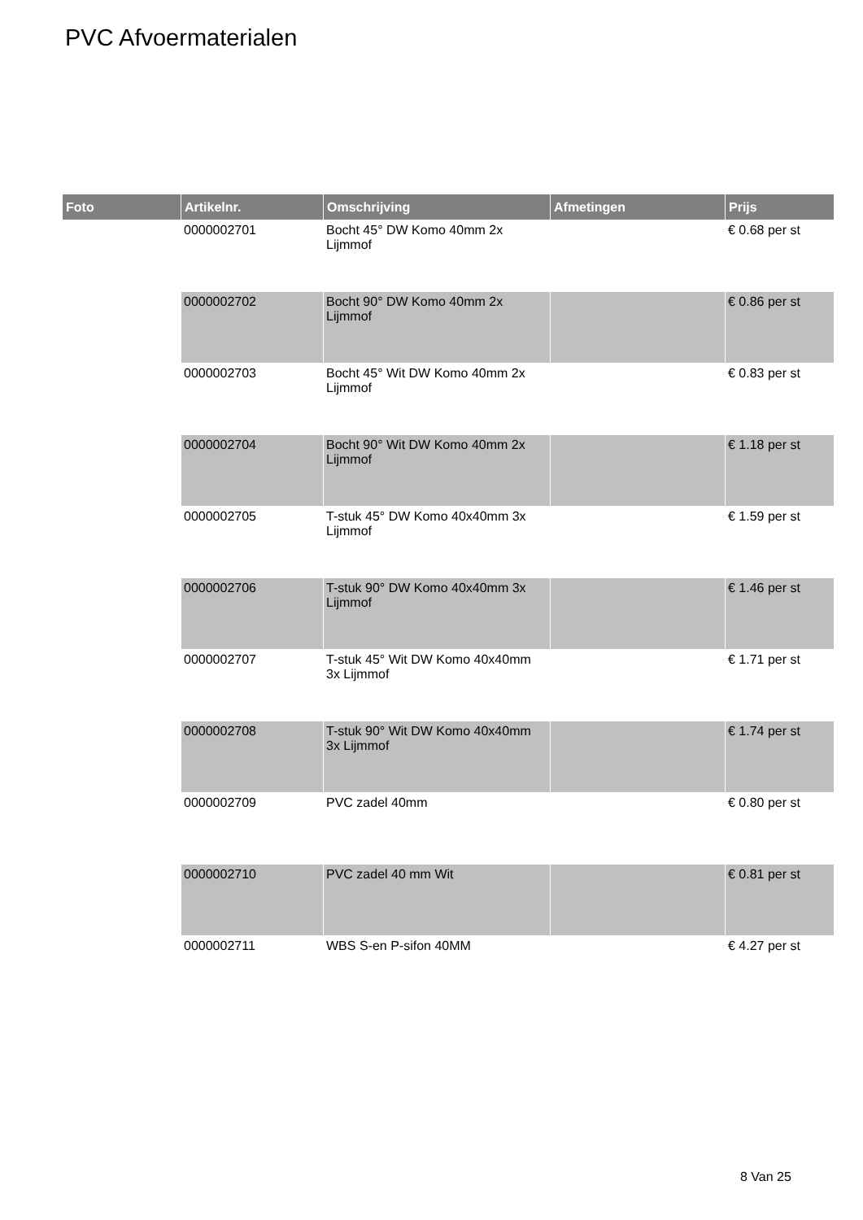PVC Afvoermaterialen
| Foto | Artikelnr. | Omschrijving | Afmetingen | Prijs |
| --- | --- | --- | --- | --- |
| | 0000002701 | Bocht 45° DW Komo 40mm 2x Lijmmof | | € 0.68 per st |
| | 0000002702 | Bocht 90° DW Komo 40mm 2x Lijmmof | | € 0.86 per st |
| | 0000002703 | Bocht 45° Wit DW Komo 40mm 2x Lijmmof | | € 0.83 per st |
| | 0000002704 | Bocht 90° Wit DW Komo 40mm 2x Lijmmof | | € 1.18 per st |
| | 0000002705 | T-stuk 45° DW Komo 40x40mm 3x Lijmmof | | € 1.59 per st |
| | 0000002706 | T-stuk 90° DW Komo 40x40mm 3x Lijmmof | | € 1.46 per st |
| | 0000002707 | T-stuk 45° Wit DW Komo 40x40mm 3x Lijmmof | | € 1.71 per st |
| | 0000002708 | T-stuk 90° Wit DW Komo 40x40mm 3x Lijmmof | | € 1.74 per st |
| | 0000002709 | PVC zadel 40mm | | € 0.80 per st |
| | 0000002710 | PVC zadel 40 mm Wit | | € 0.81 per st |
| | 0000002711 | WBS S-en P-sifon 40MM | | € 4.27 per st |
8 Van 25